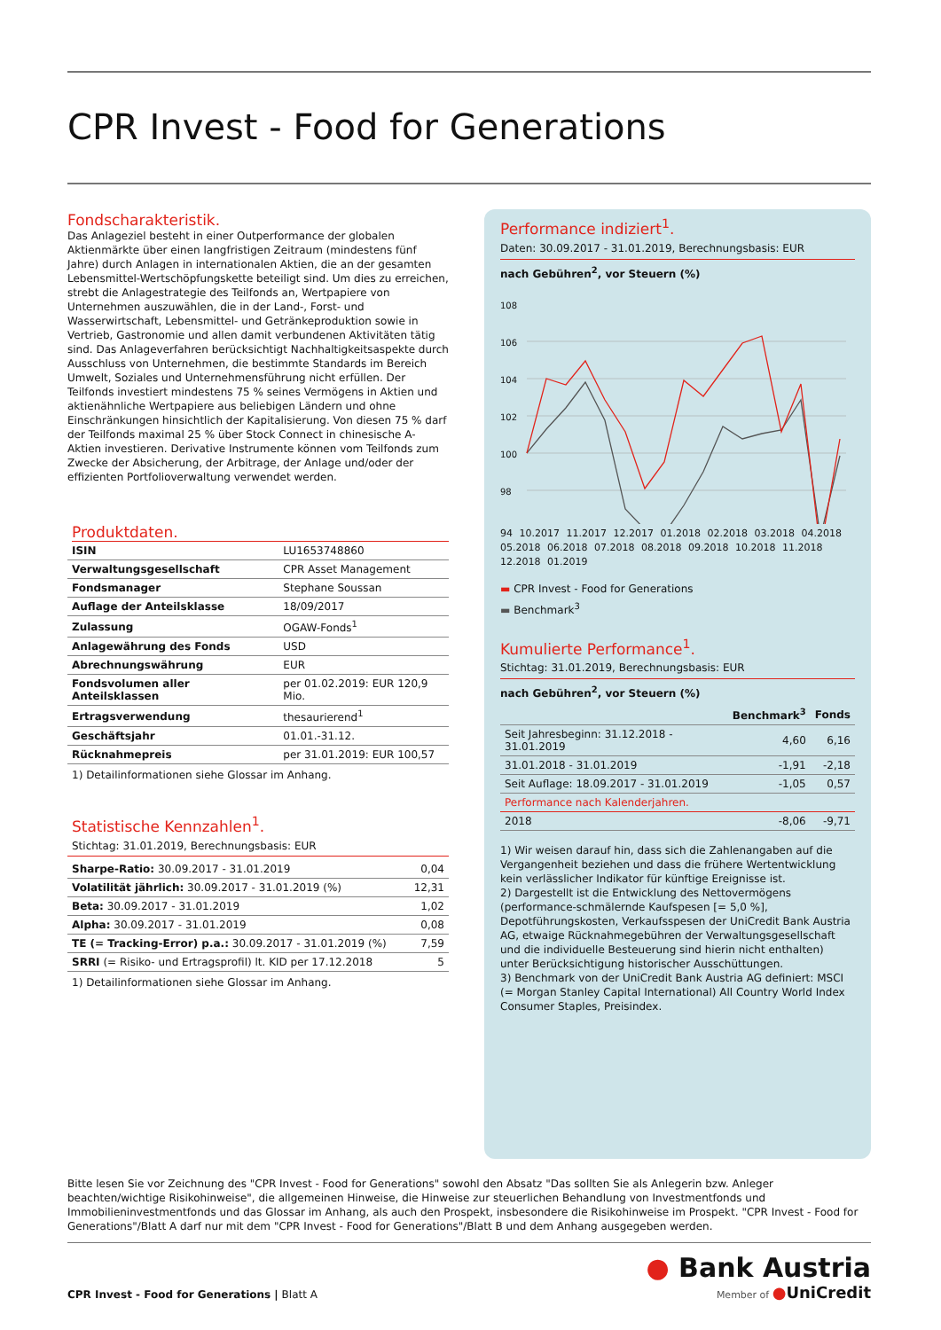CPR Invest - Food for Generations
Fondscharakteristik.
Das Anlageziel besteht in einer Outperformance der globalen Aktienmärkte über einen langfristigen Zeitraum (mindestens fünf Jahre) durch Anlagen in internationalen Aktien, die an der gesamten Lebensmittel-Wertschöpfungskette beteiligt sind. Um dies zu erreichen, strebt die Anlagestrategie des Teilfonds an, Wertpapiere von Unternehmen auszuwählen, die in der Land-, Forst- und Wasserwirtschaft, Lebensmittel- und Getränkeproduktion sowie in Vertrieb, Gastronomie und allen damit verbundenen Aktivitäten tätig sind. Das Anlageverfahren berücksichtigt Nachhaltigkeitsaspekte durch Ausschluss von Unternehmen, die bestimmte Standards im Bereich Umwelt, Soziales und Unternehmensführung nicht erfüllen. Der Teilfonds investiert mindestens 75 % seines Vermögens in Aktien und aktienähnliche Wertpapiere aus beliebigen Ländern und ohne Einschränkungen hinsichtlich der Kapitalisierung. Von diesen 75 % darf der Teilfonds maximal 25 % über Stock Connect in chinesische A-Aktien investieren. Derivative Instrumente können vom Teilfonds zum Zwecke der Absicherung, der Arbitrage, der Anlage und/oder der effizienten Portfolioverwaltung verwendet werden.
Produktdaten.
| ISIN | LU1653748860 |
| Verwaltungsgesellschaft | CPR Asset Management |
| Fondsmanager | Stephane Soussan |
| Auflage der Anteilsklasse | 18/09/2017 |
| Zulassung | OGAW-Fonds<sup>1</sup> |
| Anlagewährung des Fonds | USD |
| Abrechnungswährung | EUR |
| Fondsvolumen aller Anteilsklassen | per 01.02.2019: EUR 120,9 Mio. |
| Ertragsverwendung | thesaurierend<sup>1</sup> |
| Geschäftsjahr | 01.01.-31.12. |
| Rücknahmepreis | per 31.01.2019: EUR 100,57 |
1) Detailinformationen siehe Glossar im Anhang.
Statistische Kennzahlen<sup>1</sup>.
Stichtag: 31.01.2019, Berechnungsbasis: EUR
| Sharpe-Ratio: 30.09.2017 - 31.01.2019 | 0,04 |
| Volatilität jährlich: 30.09.2017 - 31.01.2019 (%) | 12,31 |
| Beta: 30.09.2017 - 31.01.2019 | 1,02 |
| Alpha: 30.09.2017 - 31.01.2019 | 0,08 |
| TE (= Tracking-Error) p.a.: 30.09.2017 - 31.01.2019 (%) | 7,59 |
| SRRI (= Risiko- und Ertragsprofil) lt. KID per 17.12.2018 | 5 |
1) Detailinformationen siehe Glossar im Anhang.
Performance indiziert<sup>1</sup>.
Daten: 30.09.2017 - 31.01.2019, Berechnungsbasis: EUR
nach Gebühren<sup>2</sup>, vor Steuern (%)
108
106
104
102
100
98
94 10.2017 11.2017 12.2017 01.2018 02.2018 03.2018 04.2018 05.2018 06.2018 07.2018 08.2018 09.2018 10.2018 11.2018 12.2018 01.2019
▬ CPR Invest - Food for Generations
▬ Benchmark<sup>3</sup>
Kumulierte Performance<sup>1</sup>.
Stichtag: 31.01.2019, Berechnungsbasis: EUR
nach Gebühren<sup>2</sup>, vor Steuern (%)
| | Benchmark<sup>3</sup> | Fonds |
| --- | --- | --- |
| Seit Jahresbeginn: 31.12.2018 - 31.01.2019 | 4,60 | 6,16 |
| 31.01.2018 - 31.01.2019 | -1,91 | -2,18 |
| Seit Auflage: 18.09.2017 - 31.01.2019 | -1,05 | 0,57 |
| Performance nach Kalenderjahren. | | |
| 2018 | -8,06 | -9,71 |
1) Wir weisen darauf hin, dass sich die Zahlenangaben auf die Vergangenheit beziehen und dass die frühere Wertentwicklung kein verlässlicher Indikator für künftige Ereignisse ist.
2) Dargestellt ist die Entwicklung des Nettovermögens (performance-schmälernde Kaufspesen [= 5,0 %], Depotführungskosten, Verkaufsspesen der UniCredit Bank Austria AG, etwaige Rücknahmegebühren der Verwaltungsgesellschaft und die individuelle Besteuerung sind hierin nicht enthalten) unter Berücksichtigung historischer Ausschüttungen.
3) Benchmark von der UniCredit Bank Austria AG definiert: MSCI (= Morgan Stanley Capital International) All Country World Index Consumer Staples, Preisindex.
Bitte lesen Sie vor Zeichnung des "CPR Invest - Food for Generations" sowohl den Absatz "Das sollten Sie als Anlegerin bzw. Anleger beachten/wichtige Risikohinweise", die allgemeinen Hinweise, die Hinweise zur steuerlichen Behandlung von Investmentfonds und Immobilieninvestmentfonds und das Glossar im Anhang, als auch den Prospekt, insbesondere die Risikohinweise im Prospekt. "CPR Invest - Food for Generations"/Blatt A darf nur mit dem "CPR Invest - Food for Generations"/Blatt B und dem Anhang ausgegeben werden.
CPR Invest - Food for Generations | Blatt A
● Bank Austria
Member of ●UniCredit